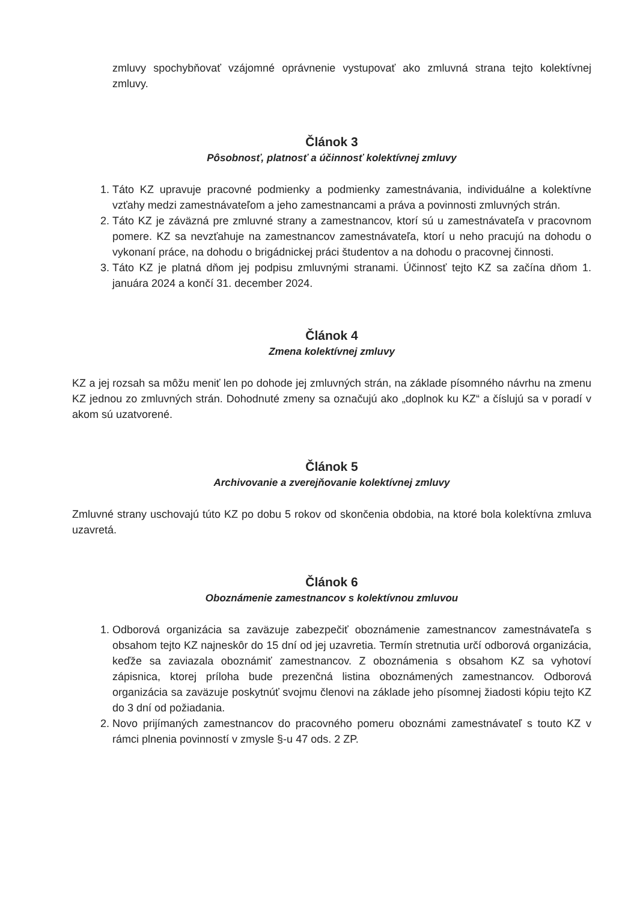zmluvy spochybňovať vzájomné oprávnenie vystupovať ako zmluvná strana tejto kolektívnej zmluvy.
Článok 3
Pôsobnosť, platnosť a účinnosť kolektívnej zmluvy
1. Táto KZ upravuje pracovné podmienky a podmienky zamestnávania, individuálne a kolektívne vzťahy medzi zamestnávateľom a jeho zamestnancami a práva a povinnosti zmluvných strán.
2. Táto KZ je záväzná pre zmluvné strany a zamestnancov, ktorí sú u zamestnávateľa v pracovnom pomere. KZ sa nevzťahuje na zamestnancov zamestnávateľa, ktorí u neho pracujú na dohodu o vykonaní práce, na dohodu o brigádnickej práci študentov a na dohodu o pracovnej činnosti.
3. Táto KZ je platná dňom jej podpisu zmluvnými stranami. Účinnosť tejto KZ sa začína dňom 1. januára 2024 a končí 31. december 2024.
Článok 4
Zmena kolektívnej zmluvy
KZ a jej rozsah sa môžu meniť len po dohode jej zmluvných strán, na základe písomného návrhu na zmenu KZ jednou zo zmluvných strán. Dohodnuté zmeny sa označujú ako „doplnok ku KZ“ a číslujú sa v poradí v akom sú uzatvorené.
Článok 5
Archivovanie a zverejňovanie kolektívnej zmluvy
Zmluvné strany uschovajú túto KZ po dobu 5 rokov od skončenia obdobia, na ktoré bola kolektívna zmluva uzavretá.
Článok 6
Oboznámenie zamestnancov s kolektívnou zmluvou
1. Odborová organizácia sa zaväzuje zabezpečiť oboznámenie zamestnancov zamestnávateľa s obsahom tejto KZ najneskôr do 15 dní od jej uzavretia. Termín stretnutia určí odborová organizácia, keďže sa zaviazala oboznámiť zamestnancov. Z oboznámenia s obsahom KZ sa vyhotoví zápisnica, ktorej príloha bude prezenčná listina oboznámených zamestnancov. Odborová organizácia sa zaväzuje poskytnúť svojmu členovi na základe jeho písomnej žiadosti kópiu tejto KZ do 3 dní od požiadania.
2. Novo prijímaných zamestnancov do pracovného pomeru oboznámi zamestnávateľ s touto KZ v rámci plnenia povinností v zmysle §-u 47 ods. 2 ZP.